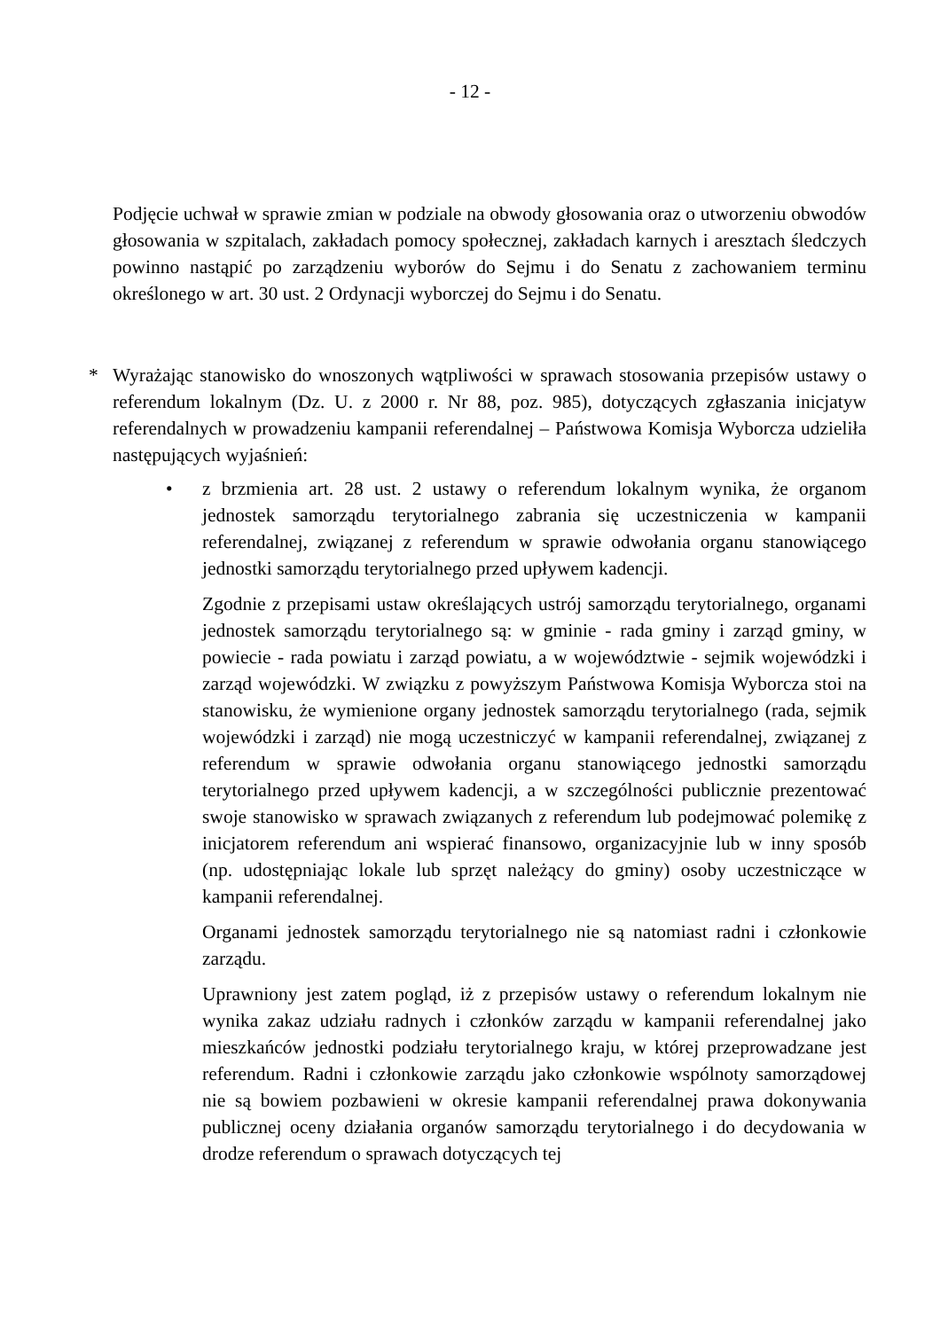- 12 -
Podjęcie uchwał w sprawie zmian w podziale na obwody głosowania oraz o utworzeniu obwodów głosowania w szpitalach, zakładach pomocy społecznej, zakładach karnych i aresztach śledczych powinno nastąpić po zarządzeniu wyborów do Sejmu i do Senatu z zachowaniem terminu określonego w art. 30 ust. 2 Ordynacji wyborczej do Sejmu i do Senatu.
* Wyrażając stanowisko do wnoszonych wątpliwości w sprawach stosowania przepisów ustawy o referendum lokalnym (Dz. U. z 2000 r. Nr 88, poz. 985), dotyczących zgłaszania inicjatyw referendalnych w prowadzeniu kampanii referendalnej – Państwowa Komisja Wyborcza udzieliła następujących wyjaśnień:
• z brzmienia art. 28 ust. 2 ustawy o referendum lokalnym wynika, że organom jednostek samorządu terytorialnego zabrania się uczestniczenia w kampanii referendalnej, związanej z referendum w sprawie odwołania organu stanowiącego jednostki samorządu terytorialnego przed upływem kadencji.
Zgodnie z przepisami ustaw określających ustrój samorządu terytorialnego, organami jednostek samorządu terytorialnego są: w gminie - rada gminy i zarząd gminy, w powiecie - rada powiatu i zarząd powiatu, a w województwie - sejmik wojewódzki i zarząd wojewódzki. W związku z powyższym Państwowa Komisja Wyborcza stoi na stanowisku, że wymienione organy jednostek samorządu terytorialnego (rada, sejmik wojewódzki i zarząd) nie mogą uczestniczyć w kampanii referendalnej, związanej z referendum w sprawie odwołania organu stanowiącego jednostki samorządu terytorialnego przed upływem kadencji, a w szczególności publicznie prezentować swoje stanowisko w sprawach związanych z referendum lub podejmować polemikę z inicjatorem referendum ani wspierać finansowo, organizacyjnie lub w inny sposób (np. udostępniając lokale lub sprzęt należący do gminy) osoby uczestniczące w kampanii referendalnej.
Organami jednostek samorządu terytorialnego nie są natomiast radni i członkowie zarządu.
Uprawniony jest zatem pogląd, iż z przepisów ustawy o referendum lokalnym nie wynika zakaz udziału radnych i członków zarządu w kampanii referendalnej jako mieszkańców jednostki podziału terytorialnego kraju, w której przeprowadzane jest referendum. Radni i członkowie zarządu jako członkowie wspólnoty samorządowej nie są bowiem pozbawieni w okresie kampanii referendalnej prawa dokonywania publicznej oceny działania organów samorządu terytorialnego i do decydowania w drodze referendum o sprawach dotyczących tej